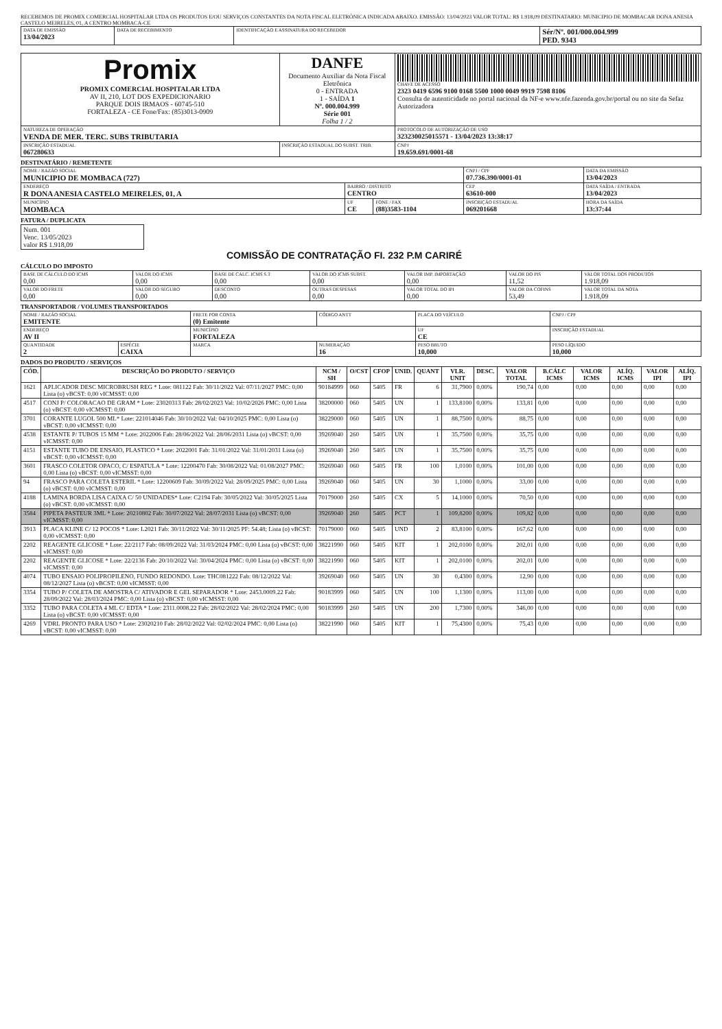RECEBEMOS DE PROMIX COMERCIAL HOSPITALAR LTDA OS PRODUTOS E/OU SERVIÇOS CONSTANTES DA NOTA FISCAL ELETRÔNICA INDICADA ABAIXO. EMISSÃO: 13/04/2023 VALOR TOTAL: R$ 1.918,09 DESTINATARIO: MUNICIPIO DE MOMBACAR DONA ANESIA CASTELO MEIRELES, 01, A CENTRO MOMBACA-CE
| DATA DE EMISSÃO 13/04/2023 | DATA DE RECEBIMENTO | IDENTIFICAÇÃO E ASSINATURA DO RECEBEDOR | Sér/Nº. 001/000.004.999 PED. 9343 |
| Promix PROMIX COMERCIAL HOSPITALAR LTDA AV II, 210, LOT DOS EXPEDICIONARIO PARQUE DOIS IRMAOS - 60745-510 FORTALEZA - CE Fone/Fax: (85)3013-0909 | DANFE Documento Auxiliar da Nota Fiscal Eletrônica 0 - ENTRADA 1 - SAÍDA 1 Nº. 000.004.999 Série 001 Folha 1 / 2 | CHAVE DE ACESSO 2323 0419 6596 9100 0168 5500 1000 0049 9919 7598 8106 Consulta de autenticidade no portal nacional da NF-e www.nfe.fazenda.gov.br/portal ou no site da Sefaz Autorizadora |
| NATUREZA DE OPERAÇÃO VENDA DE MER. TERC. SUBS TRIBUTARIA | | PROTOCOLO DE AUTORIZAÇÃO DE USO 323230025015571 - 13/04/2023 13:38:17 |
| INSCRIÇÃO ESTADUAL 067280633 | INSCRIÇÃO ESTADUAL DO SUBST. TRIB. | CNPJ 19.659.691/0001-68 |
DESTINATÁRIO / REMETENTE
| NOME / RAZÃO SOCIAL MUNICIPIO DE MOMBACA (727) | | | CNPJ / CPF 07.736.390/0001-01 | DATA DA EMISSÃO 13/04/2023 |
| ENDEREÇO R DONA ANESIA CASTELO MEIRELES, 01, A | BAIRRO / DISTRITO CENTRO | | CEP 63610-000 | DATA SAÍDA / ENTRADA 13/04/2023 |
| MUNICÍPIO MOMBACA | UF CE | FONE / FAX (88)3583-1104 | INSCRIÇÃO ESTADUAL 069201668 | HORA DA SAÍDA 13:37:44 |
FATURA / DUPLICATA
| Num. 001 Venc. 13/05/2023 valor R$ 1.918,09 |
COMISSÃO DE CONTRATAÇÃO FI. 232 P.M CARIRÉ
CÁLCULO DO IMPOSTO
| BASE DE CÁLCULO DO ICMS 0,00 | VALOR DO ICMS 0,00 | BASE DE CALC. ICMS S.T 0,00 | VALOR DO ICMS SUBST. 0,00 | VALOR IMP. IMPORTAÇÃO 0,00 | VALOR DO PIS 11,52 | VALOR TOTAL DOS PRODUTOS 1.918,09 |
| VALOR DO FRETE 0,00 | VALOR DO SEGURO 0,00 | DESCONTO 0,00 | OUTRAS DESPESAS 0,00 | VALOR TOTAL DO IPI 0,00 | VALOR DA COFINS 53,49 | VALOR TOTAL DA NOTA 1.918,09 |
TRANSPORTADOR / VOLUMES TRANSPORTADOS
| NOME / RAZÃO SOCIAL EMITENTE | | FRETE POR CONTA (0) Emitente | CÓDIGO ANTT | PLACA DO VEÍCULO | CNPJ / CPF |
| ENDEREÇO AV II | | MUNICÍPIO FORTALEZA | | UF CE | INSCRIÇÃO ESTADUAL |
| QUANTIDADE 2 | ESPÉCIE CAIXA | MARCA | NUMERAÇÃO 16 | PESO BRUTO 10,000 | PESO LÍQUIDO 10,000 |
DADOS DO PRODUTO / SERVIÇOS
| CÓD. | DESCRIÇÃO DO PRODUTO / SERVIÇO | NCM / SH | O/CST | CFOP | UNID. | QUANT | VLR. UNIT | DESC. | VALOR TOTAL | B.CÁLC ICMS | VALOR ICMS | ALÍQ. ICMS | VALOR IPI | ALÍQ. IPI |
| --- | --- | --- | --- | --- | --- | --- | --- | --- | --- | --- | --- | --- | --- | --- |
| 1621 | APLICADOR DESC MICROBRUSH REG * Lote: 081122 Fab: 30/11/2022 Val: 07/11/2027 PMC: 0,00 Lista (o) vBCST: 0,00 vICMSST: 0,00 | 90184999 | 060 | 5405 | FR | 6 | 31,7900 | 0,00% | 190,74 | 0,00 | 0,00 | 0,00 | 0,00 | 0,00 |
| 4517 | CONJ P/ COLORACAO DE GRAM * Lote: 23020313 Fab: 28/02/2023 Val: 10/02/2026 PMC: 0,00 Lista (o) vBCST: 0,00 vICMSST: 0,00 | 38200000 | 060 | 5405 | UN | 1 | 133,8100 | 0,00% | 133,81 | 0,00 | 0,00 | 0,00 | 0,00 | 0,00 |
| 3701 | CORANTE LUGOL 500 ML* Lote: 221014046 Fab: 30/10/2022 Val: 04/10/2025 PMC: 0,00 Lista (o) vBCST: 0,00 vICMSST: 0,00 | 38229000 | 060 | 5405 | UN | 1 | 88,7500 | 0,00% | 88,75 | 0,00 | 0,00 | 0,00 | 0,00 | 0,00 |
| 4538 | ESTANTE P/ TUBOS 15 MM * Lote: 2022006 Fab: 28/06/2022 Val: 28/06/2031 Lista (o) vBCST: 0,00 vICMSST: 0,00 | 39269040 | 260 | 5405 | UN | 1 | 35,7500 | 0,00% | 35,75 | 0,00 | 0,00 | 0,00 | 0,00 | 0,00 |
| 4151 | ESTANTE TUBO DE ENSAIO, PLASTICO * Lote: 2022001 Fab: 31/01/2022 Val: 31/01/2031 Lista (o) vBCST: 0,00 vICMSST: 0,00 | 39269040 | 260 | 5405 | UN | 1 | 35,7500 | 0,00% | 35,75 | 0,00 | 0,00 | 0,00 | 0,00 | 0,00 |
| 3601 | FRASCO COLETOR OPACO, C/ ESPATULA * Lote: 12200470 Fab: 30/08/2022 Val: 01/08/2027 PMC: 0,00 Lista (o) vBCST: 0,00 vICMSST: 0,00 | 39269040 | 060 | 5405 | FR | 100 | 1,0100 | 0,00% | 101,00 | 0,00 | 0,00 | 0,00 | 0,00 | 0,00 |
| 94 | FRASCO PARA COLETA ESTERIL * Lote: 12200609 Fab: 30/09/2022 Val: 28/09/2025 PMC: 0,00 Lista (o) vBCST: 0,00 vICMSST: 0,00 | 39269040 | 060 | 5405 | UN | 30 | 1,1000 | 0,00% | 33,00 | 0,00 | 0,00 | 0,00 | 0,00 | 0,00 |
| 4188 | LAMINA BORDA LISA CAIXA C/ 50 UNIDADES* Lote: C2194 Fab: 30/05/2022 Val: 30/05/2025 Lista (o) vBCST: 0,00 vICMSST: 0,00 | 70179000 | 260 | 5405 | CX | 5 | 14,1000 | 0,00% | 70,50 | 0,00 | 0,00 | 0,00 | 0,00 | 0,00 |
| 3584 | PIPETA PASTEUR 3ML * Lote: 20210802 Fab: 30/07/2022 Val: 28/07/2031 Lista (o) vBCST: 0,00 vICMSST: 0,00 | 39269040 | 260 | 5405 | PCT | 1 | 109,8200 | 0,00% | 109,82 | 0,00 | 0,00 | 0,00 | 0,00 | 0,00 |
| 3913 | PLACA KLINE C/ 12 POCOS * Lote: L2021 Fab: 30/11/2022 Val: 30/11/2025 PF: 54.48; Lista (o) vBCST: 0,00 vICMSST: 0,00 | 70179000 | 060 | 5405 | UND | 2 | 83,8100 | 0,00% | 167,62 | 0,00 | 0,00 | 0,00 | 0,00 | 0,00 |
| 2202 | REAGENTE GLICOSE * Lote: 22/2117 Fab: 08/09/2022 Val: 31/03/2024 PMC: 0,00 Lista (o) vBCST: 0,00 vICMSST: 0,00 | 38221990 | 060 | 5405 | KIT | 1 | 202,0100 | 0,00% | 202,01 | 0,00 | 0,00 | 0,00 | 0,00 | 0,00 |
| 2202 | REAGENTE GLICOSE * Lote: 22/2136 Fab: 20/10/2022 Val: 30/04/2024 PMC: 0,00 Lista (o) vBCST: 0,00 vICMSST: 0,00 | 38221990 | 060 | 5405 | KIT | 1 | 202,0100 | 0,00% | 202,01 | 0,00 | 0,00 | 0,00 | 0,00 | 0,00 |
| 4074 | TUBO ENSAIO POLIPROPILENO, FUNDO REDONDO. Lote: THC081222 Fab: 08/12/2022 Val: 08/12/2027 Lista (o) vBCST: 0,00 vICMSST: 0,00 | 39269040 | 060 | 5405 | UN | 30 | 0,4300 | 0,00% | 12,90 | 0,00 | 0,00 | 0,00 | 0,00 | 0,00 |
| 3354 | TUBO P/ COLETA DE AMOSTRA C/ ATIVADOR E GEL SEPARADOR * Lote: 2453.0009.22 Fab: 28/09/2022 Val: 28/03/2024 PMC: 0,00 Lista (o) vBCST: 0,00 vICMSST: 0,00 | 90183999 | 060 | 5405 | UN | 100 | 1,1300 | 0,00% | 113,00 | 0,00 | 0,00 | 0,00 | 0,00 | 0,00 |
| 3352 | TUBO PARA COLETA 4 ML C/ EDTA * Lote: 2311.0008.22 Fab: 28/02/2022 Val: 28/02/2024 PMC: 0,00 Lista (o) vBCST: 0,00 vICMSST: 0,00 | 90183999 | 260 | 5405 | UN | 200 | 1,7300 | 0,00% | 346,00 | 0,00 | 0,00 | 0,00 | 0,00 | 0,00 |
| 4269 | VDRL PRONTO PARA USO * Lote: 23020210 Fab: 28/02/2022 Val: 02/02/2024 PMC: 0,00 Lista (o) vBCST: 0,00 vICMSST: 0,00 | 38221990 | 060 | 5405 | KIT | 1 | 75,4300 | 0,00% | 75,43 | 0,00 | 0,00 | 0,00 | 0,00 | 0,00 |